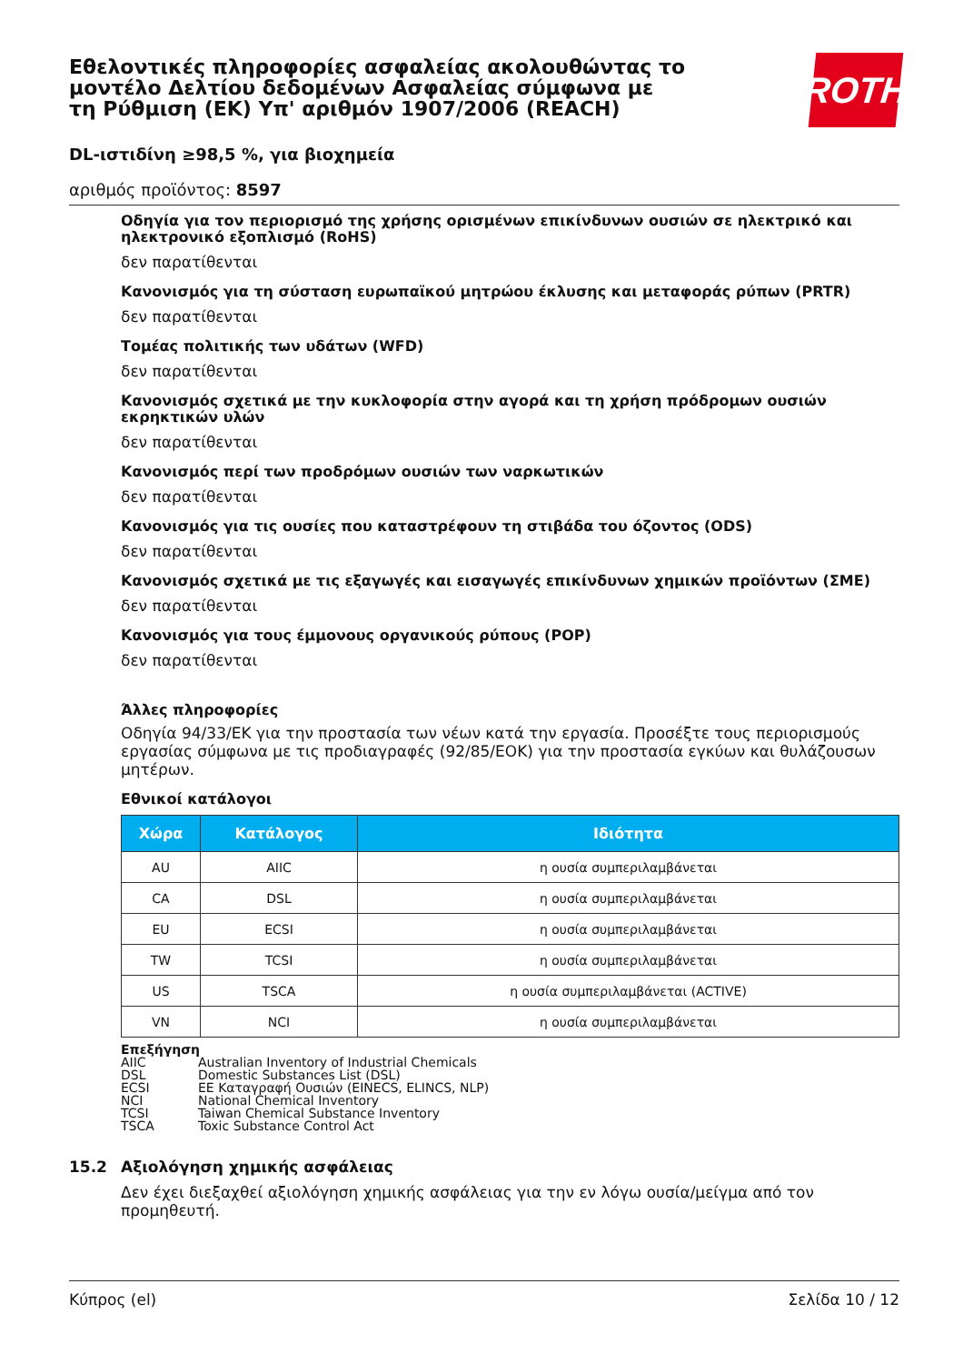Εθελοντικές πληροφορίες ασφαλείας ακολουθώντας το μοντέλο Δελτίου δεδομένων Ασφαλείας σύμφωνα με τη Ρύθμιση (ΕΚ) Υπ' αριθμόν 1907/2006 (REACH)
DL-ιστιδίνη ≥98,5 %, για βιοχημεία
αριθμός προϊόντος: 8597
Οδηγία για τον περιορισμό της χρήσης ορισμένων επικίνδυνων ουσιών σε ηλεκτρικό και ηλεκτρονικό εξοπλισμό (RoHS)
δεν παρατίθενται
Κανονισμός για τη σύσταση ευρωπαϊκού μητρώου έκλυσης και μεταφοράς ρύπων (PRTR)
δεν παρατίθενται
Τομέας πολιτικής των υδάτων (WFD)
δεν παρατίθενται
Κανονισμός σχετικά με την κυκλοφορία στην αγορά και τη χρήση πρόδρομων ουσιών εκρηκτικών υλών
δεν παρατίθενται
Κανονισμός περί των προδρόμων ουσιών των ναρκωτικών
δεν παρατίθενται
Κανονισμός για τις ουσίες που καταστρέφουν τη στιβάδα του όζοντος (ODS)
δεν παρατίθενται
Κανονισμός σχετικά με τις εξαγωγές και εισαγωγές επικίνδυνων χημικών προϊόντων (ΣΜΕ)
δεν παρατίθενται
Κανονισμός για τους έμμονους οργανικούς ρύπους (POP)
δεν παρατίθενται
Άλλες πληροφορίες
Οδηγία 94/33/ΕΚ για την προστασία των νέων κατά την εργασία. Προσέξτε τους περιορισμούς εργασίας σύμφωνα με τις προδιαγραφές (92/85/ΕΟΚ) για την προστασία εγκύων και θυλάζουσων μητέρων.
Εθνικοί κατάλογοι
| Χώρα | Κατάλογος | Ιδιότητα |
| --- | --- | --- |
| AU | AIIC | η ουσία συμπεριλαμβάνεται |
| CA | DSL | η ουσία συμπεριλαμβάνεται |
| EU | ECSI | η ουσία συμπεριλαμβάνεται |
| TW | TCSI | η ουσία συμπεριλαμβάνεται |
| US | TSCA | η ουσία συμπεριλαμβάνεται (ACTIVE) |
| VN | NCI | η ουσία συμπεριλαμβάνεται |
Επεξήγηση
AIIC Australian Inventory of Industrial Chemicals
DSL Domestic Substances List (DSL)
ECSI ΕΕ Καταγραφή Ουσιών (EINECS, ELINCS, NLP)
NCI National Chemical Inventory
TCSI Taiwan Chemical Substance Inventory
TSCA Toxic Substance Control Act
15.2 Αξιολόγηση χημικής ασφάλειας
Δεν έχει διεξαχθεί αξιολόγηση χημικής ασφάλειας για την εν λόγω ουσία/μείγμα από τον προμηθευτή.
ROTH
Κύπρος (el) Σελίδα 10 / 12